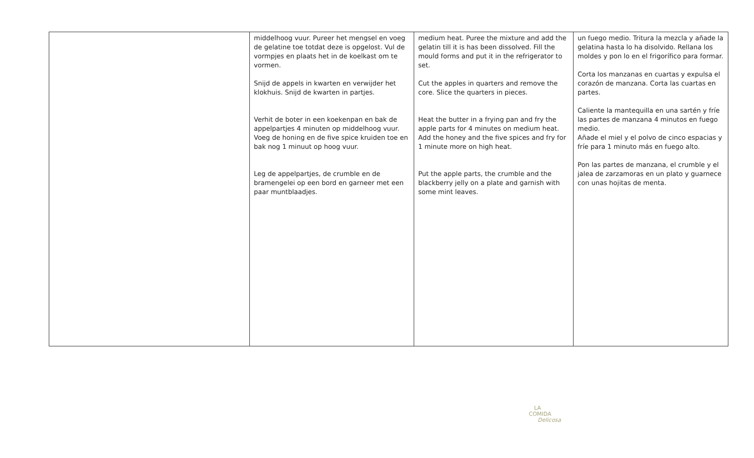| | middelhoog vuur. Pureer het mengsel en voeg de gelatine toe totdat deze is opgelost. Vul de vormpjes en plaats het in de koelkast om te vormen. Snijd de appels in kwarten en verwijder het klokhuis. Snijd de kwarten in partjes. Verhit de boter in een koekenpan en bak de appelpartjes 4 minuten op middelhoog vuur. Voeg de honing en de five spice kruiden toe en bak nog 1 minuut op hoog vuur. Leg de appelpartjes, de crumble en de bramengelei op een bord en garneer met een paar muntblaadjes. | medium heat. Puree the mixture and add the gelatin till it is has been dissolved. Fill the mould forms and put it in the refrigerator to set. Cut the apples in quarters and remove the core. Slice the quarters in pieces. Heat the butter in a frying pan and fry the apple parts for 4 minutes on medium heat. Add the honey and the five spices and fry for 1 minute more on high heat. Put the apple parts, the crumble and the blackberry jelly on a plate and garnish with some mint leaves. | un fuego medio. Tritura la mezcla y añade la gelatina hasta lo ha disolvido. Rellana los moldes y pon lo en el frigorífico para formar. Corta los manzanas en cuartas y expulsa el corazón de manzana. Corta las cuartas en partes. Caliente la mantequilla en una sartén y fríe las partes de manzana 4 minutos en fuego medio. Añade el miel y el polvo de cinco espacias y fríe para 1 minuto más en fuego alto. Pon las partes de manzana, el crumble y el jalea de zarzamoras en un plato y guarnece con unas hojitas de menta. |
LA
COMIDA
Delicosa